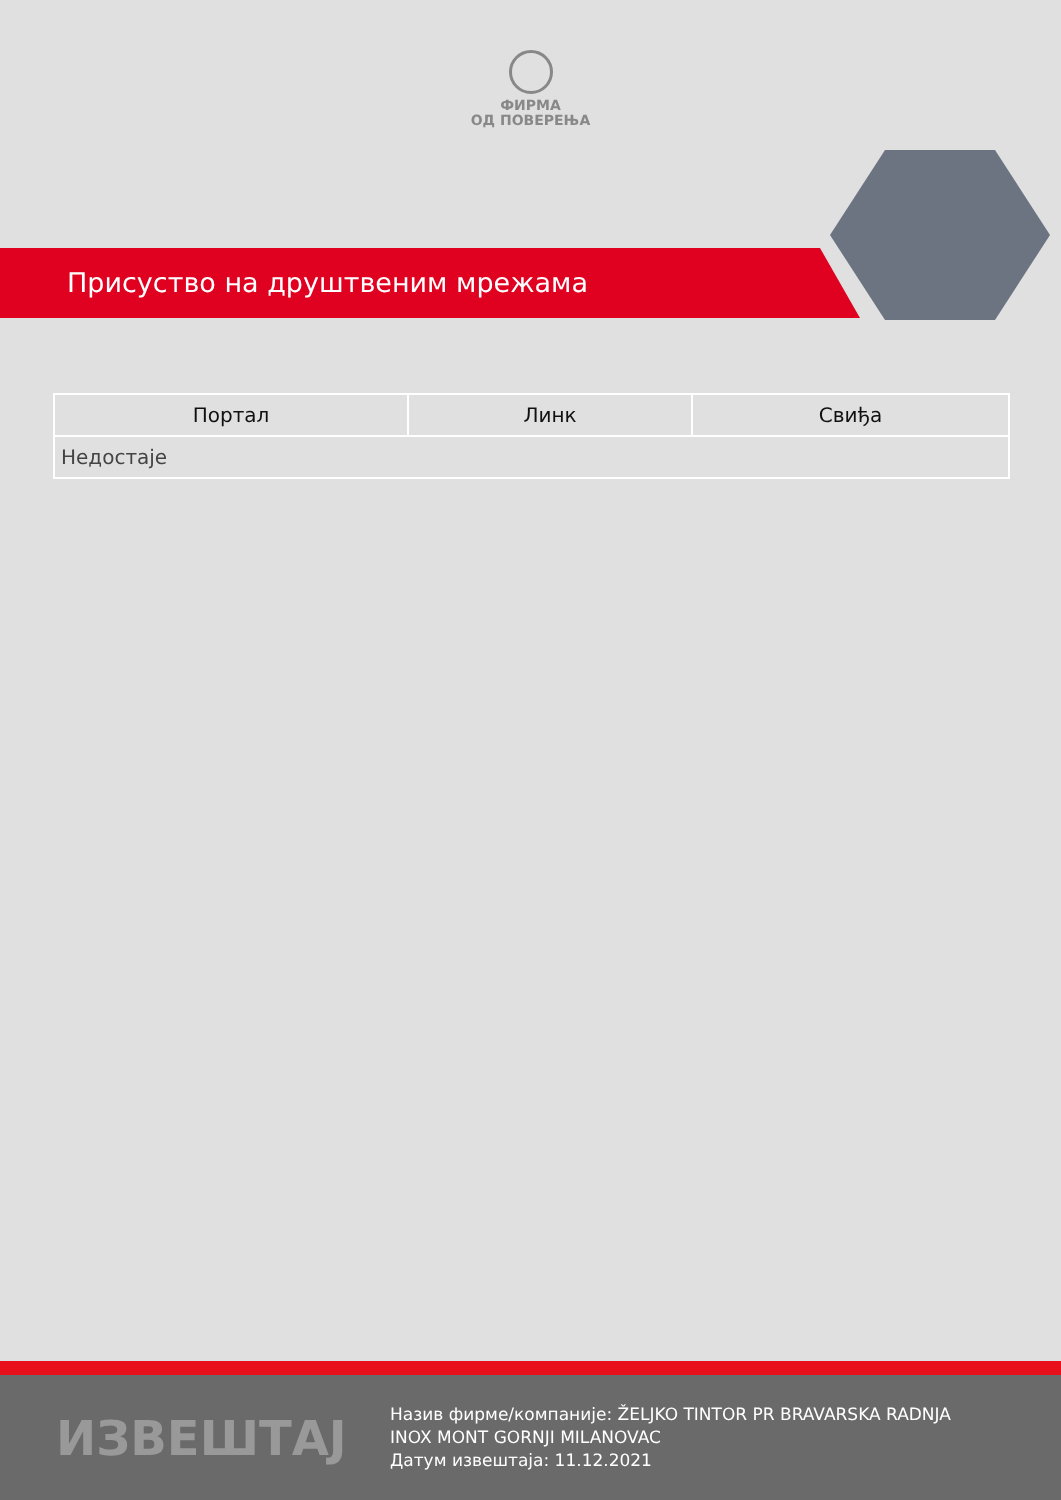ФИРМА
ОД ПОВЕРЕЊА
Присуство на друштвеним мрежама
| Портал | Линк | Свиђа |
| --- | --- | --- |
| Недостаје | | |
ИЗВЕШТАЈ
Назив фирме/компаније: ŽELJKO TINTOR PR BRAVARSKA RADNJA INOX MONT GORNJI MILANOVAC
Датум извештаја: 11.12.2021